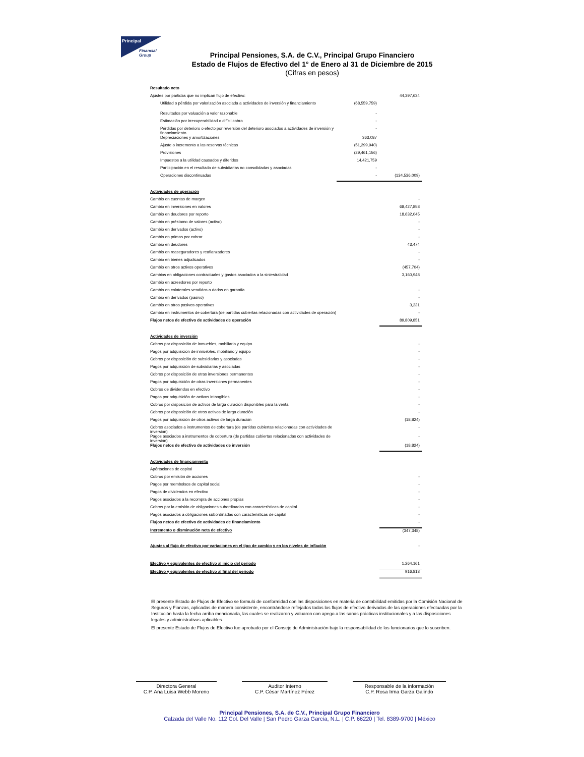Principal
Financial
Group
Principal Pensiones, S.A. de C.V., Principal Grupo Financiero
Estado de Flujos de Efectivo del 1° de Enero al 31 de Diciembre de 2015
(Cifras en pesos)
| Resultado neto | | |
| Ajustes por partidas que no implican flujo de efectivo: | | 44,397,634 |
| Utilidad o pérdida por valorización asociada a actividades de inversión y financiamiento | (68,559,759) | |
| Resultados por valuación a valor razonable | - | |
| Estimación por irrecuperabilidad o difícil cobro | - | |
| Pérdidas por deterioro o efecto por reversión del deterioro asociados a actividades de inversión y financiamiento | - | |
| Depreciaciones y amortizaciones | 363,087 | |
| Ajuste o incremento a las reservas técnicas | (51,299,940) | |
| Provisiones | (29,461,156) | |
| Impuestos a la utilidad causados y diferidos | 14,421,759 | |
| Participación en el resultado de subsidiarias no consolidadas y asociadas | - | |
| Operaciones discontinuadas | - | (134,536,009) |
| Actividades de operación | | |
| Cambio en cuentas de margen | | - |
| Cambio en inversiones en valores | | 68,427,858 |
| Cambio en deudores por reporto | | 18,632,045 |
| Cambio en préstamo de valores (activo) | | - |
| Cambio en derivados (activo) | | - |
| Cambio en primas por cobrar | | - |
| Cambio en deudores | | 43,474 |
| Cambio en reaseguradores y reafianzadores | | - |
| Cambio en bienes adjudicados | | - |
| Cambio en otros activos operativos | | (457,704) |
| Cambios en obligaciones contractuales y gastos asociados a la siniestralidad | | 3,160,948 |
| Cambio en acreedores por reporto | | |
| Cambio en colaterales vendidos o dados en garantía | | - |
| Cambio en derivados (pasivo) | | - |
| Cambio en otros pasivos operativos | | 3,231 |
| Cambio en instrumentos de cobertura (de partidas cubiertas relacionadas con actividades de operación) | | - |
| Flujos netos de efectivo de actividades de operación | | 89,809,851 |
| Actividades de inversión | | |
| Cobros por disposición de inmuebles, mobiliario y equipo | | - |
| Pagos por adquisición de inmuebles, mobiliario y equipo | | - |
| Cobros por disposición de subsidiarias y asociadas | | - |
| Pagos por adquisición de subsidiarias y asociadas | | - |
| Cobros por disposición de otras inversiones permanentes | | - |
| Pagos por adquisición de otras inversiones permanentes | | - |
| Cobros de dividendos en efectivo | | - |
| Pagos por adquisición de activos intangibles | | - |
| Cobros por disposición de activos de larga duración disponibles para la venta | | - |
| Cobros por disposición de otros activos de larga duración | | - |
| Pagos por adquisición de otros activos de larga duración | | (18,824) |
| Cobros asociados a instrumentos de cobertura (de partidas cubiertas relacionadas con actividades de inversión) | | - |
| Pagos asociados a instrumentos de cobertura (de partidas cubiertas relacionadas con actividades de inversión) | | - |
| Flujos netos de efectivo de actividades de inversión | | (18,824) |
| Actividades de financiamiento | | |
| Apórtaciones de capital | | |
| Cobros por emisión de acciones | | - |
| Pagos por reembolsos de capital social | | - |
| Pagos de dividendos en efectivo | | - |
| Pagos asociados a la recompra de acciones propias | | - |
| Cobros por la emisión de obligaciones subordinadas con características de capital | | - |
| Pagos asociados a obligaciones subordinadas con características de capital | | - |
| Flujos netos de efectivo de actividades de financiamiento | | - |
| Incremento o disminución neta de efectivo | | (347,348) |
| Ajustes al flujo de efectivo por variaciones en el tipo de cambio y en los niveles de inflación | | - |
| Efectivo y equivalentes de efectivo al inicio del periodo | | 1,264,161 |
| Efectivo y equivalentes de efectivo al final del periodo | | 916,813 |
El presente Estado de Flujos de Efectivo se formuló de conformidad con las disposiciones en materia de contabilidad emitidas por la Comisión Nacional de Seguros y Fianzas, aplicadas de manera consistente, encontrándose reflejados todos los flujos de efectivo derivados de las operaciones efectuadas por la Institución hasta la fecha arriba mencionada, las cuales se realizaron y valuaron con apego a las sanas prácticas institucionales y a las disposiciones legales y administrativas aplicables.
El presente Estado de Flujos de Efectivo fue aprobado por el Consejo de Administración bajo la responsabilidad de los funcionarios que lo suscriben.
Directora General
C.P. Ana Luisa Webb Moreno
Auditor Interno
C.P. César Martínez Pérez
Responsable de la información
C.P. Rosa Irma Garza Galindo
Principal Pensiones, S.A. de C.V., Principal Grupo Financiero
Calzada del Valle No. 112 Col. Del Valle | San Pedro Garza García, N.L. | C.P. 66220 | Tel. 8389-9700 | México